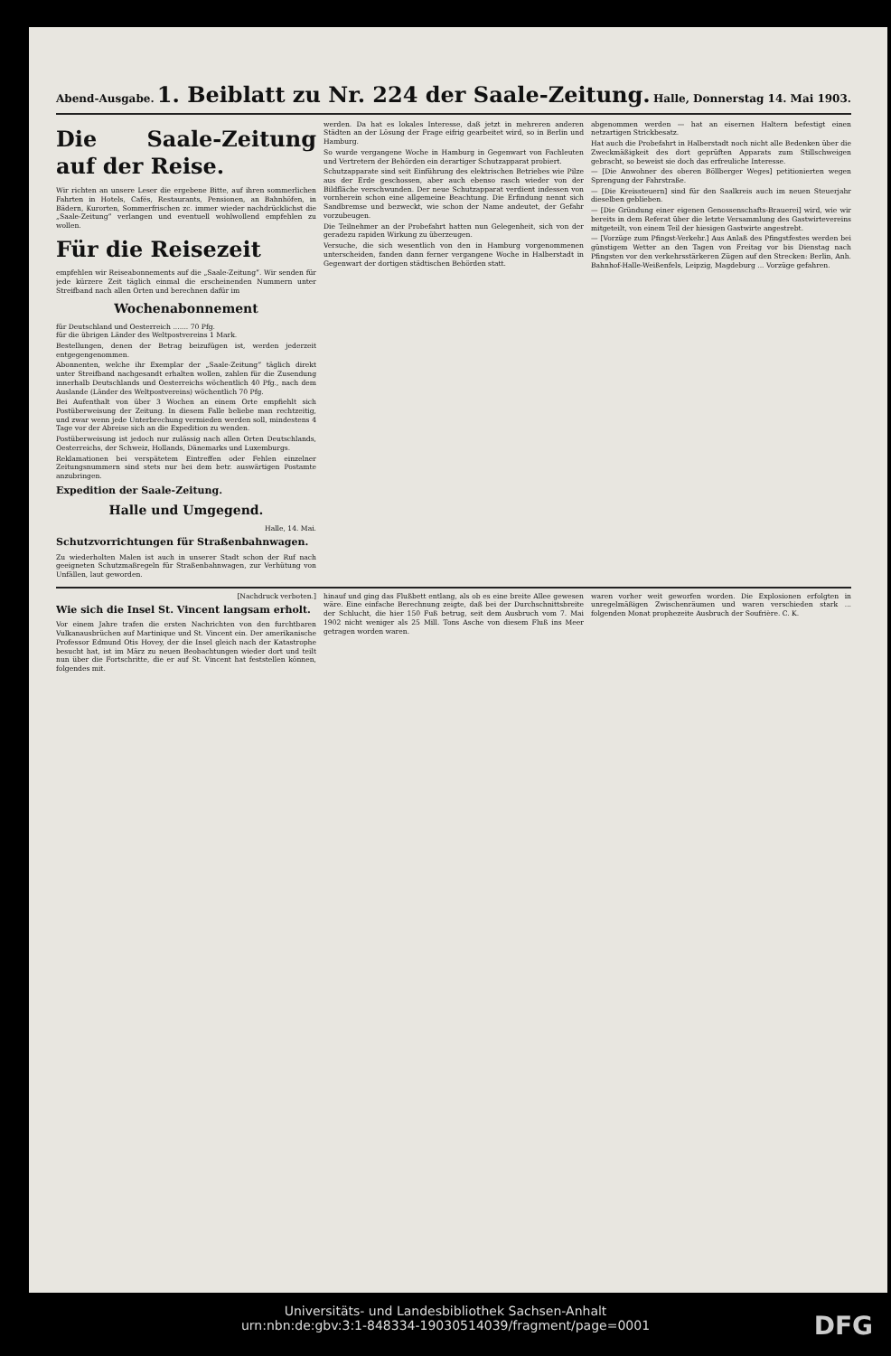Abend-Ausgabe. 1. Beiblatt zu Nr. 224 der Saale-Zeitung. Halle, Donnerstag 14. Mai 1903.
Die Saale-Zeitung auf der Reise.
Wir richten an unsere Leser die ergebene Bitte, auf ihren sommerlichen Fahrten in Hotels, Cafés, Restaurants, Pensionen, an Bahnhöfen, in Bädern, Kurorten, Sommerfrischen zc. immer wieder nachdrücklichst die „Saale-Zeitung“ verlangen und eventuell wohlwollend empfehlen zu wollen.
Für die Reisezeit
empfehlen wir Reiseabonnements auf die „Saale-Zeitung“. Wir senden für jede kürzere Zeit täglich einmal die erscheinenden Nummern unter Streifband nach allen Orten und berechnen dafür im
Wochenabonnement
für Deutschland und Oesterreich ....... 70 Pfg.
für die übrigen Länder des Weltpostvereins 1 Mark.
Bestellungen, denen der Betrag beizufügen ist, werden jederzeit entgegengenommen.
Abonnenten, welche ihr Exemplar der „Saale-Zeitung“ täglich direkt unter Streifband nachgesandt erhalten wollen, zahlen für die Zusendung innerhalb Deutschlands und Oesterreichs wöchentlich 40 Pfg., nach dem Auslande (Länder des Weltpostvereins) wöchentlich 70 Pfg.
Bei Aufenthalt von über 3 Wochen an einem Orte empfiehlt sich Postüberweisung der Zeitung. In diesem Falle beliebe man rechtzeitig, und zwar wenn jede Unterbrechung vermieden werden soll, mindestens 4 Tage vor der Abreise sich an die Expedition zu wenden.
Postüberweisung ist jedoch nur zulässig nach allen Orten Deutschlands, Oesterreichs, der Schweiz, Hollands, Dänemarks und Luxemburgs.
Reklamationen bei verspätetem Eintreffen oder Fehlen einzelner Zeitungsnummern sind stets nur bei dem betr. auswärtigen Postamte anzubringen.
Expedition der Saale-Zeitung.
Halle und Umgegend.
Halle, 14. Mai.
Schutzvorrichtungen für Straßenbahnwagen.
Zu wiederholten Malen ist auch in unserer Stadt schon der Ruf nach geeigneten Schutzmaßregeln für Straßenbahnwagen, zur Verhütung von Unfällen, laut geworden.
werden. Da hat es lokales Interesse, daß jetzt in mehreren anderen Städten an der Lösung der Frage eifrig gearbeitet wird, so in Berlin und Hamburg.
So wurde vergangene Woche in Hamburg in Gegenwart von Fachleuten und Vertretern der Behörden ein derartiger Schutzapparat probiert.
Schutzapparate sind seit Einführung des elektrischen Betriebes wie Pilze aus der Erde geschossen, aber auch ebenso rasch wieder von der Bildfläche verschwunden. Der neue Schutzapparat verdient indessen von vornherein schon eine allgemeine Beachtung. Die Erfindung nennt sich Sandbremse und bezweckt, wie schon der Name andeutet, der Gefahr vorzubeugen.
Die Teilnehmer an der Probefahrt hatten nun Gelegenheit, sich von der geradezu rapiden Wirkung zu überzeugen.
Versuche, die sich wesentlich von den in Hamburg vorgenommenen unterscheiden, fanden dann ferner vergangene Woche in Halberstadt in Gegenwart der dortigen städtischen Behörden statt.
abgenommen werden — hat an eisernen Haltern befestigt einen netzartigen Strickbesatz.
Hat auch die Probefahrt in Halberstadt noch nicht alle Bedenken über die Zweckmäßigkeit des dort geprüften Apparats zum Stillschweigen gebracht, so beweist sie doch das erfreuliche Interesse.
— [Die Anwohner des oberen Böllberger Weges] petitionierten wegen Sprengung der Fahrstraße.
— [Die Kreissteuern] sind für den Saalkreis auch im neuen Steuerjahr dieselben geblieben.
— [Die Gründung einer eigenen Genossenschafts-Brauerei] wird, wie wir bereits in dem Referat über die letzte Versammlung des Gastwirtevereins mitgeteilt, von einem Teil der hiesigen Gastwirte angestrebt.
— [Vorzüge zum Pfingst-Verkehr.] Aus Anlaß des Pfingstfestes werden bei günstigem Wetter an den Tagen von Freitag vor bis Dienstag nach Pfingsten vor den verkehrsstärkeren Zügen auf den Strecken: Berlin, Anh. Bahnhof-Halle-Weißenfels, Leipzig, Magdeburg ... Vorzüge gefahren.
[Nachdruck verboten.]
Wie sich die Insel St. Vincent langsam erholt.
Vor einem Jahre trafen die ersten Nachrichten von den furchtbaren Vulkanausbrüchen auf Martinique und St. Vincent ein. Der amerikanische Professor Edmund Otis Hovey, der die Insel gleich nach der Katastrophe besucht hat, ist im März zu neuen Beobachtungen wieder dort und teilt nun über die Fortschritte, die er auf St. Vincent hat feststellen können, folgendes mit.
hinauf und ging das Flußbett entlang, als ob es eine breite Allee gewesen wäre. Eine einfache Berechnung zeigte, daß bei der Durchschnittsbreite der Schlucht, die hier 150 Fuß betrug, seit dem Ausbruch vom 7. Mai 1902 nicht weniger als 25 Mill. Tons Asche von diesem Fluß ins Meer getragen worden waren.
waren vorher weit geworfen worden. Die Explosionen erfolgten in unregelmäßigen Zwischenräumen und waren verschieden stark ... folgenden Monat prophezeite Ausbruch der Soufrière. C. K.
Universitäts- und Landesbibliothek Sachsen-Anhalt
urn:nbn:de:gbv:3:1-848334-19030514039/fragment/page=0001
DFG